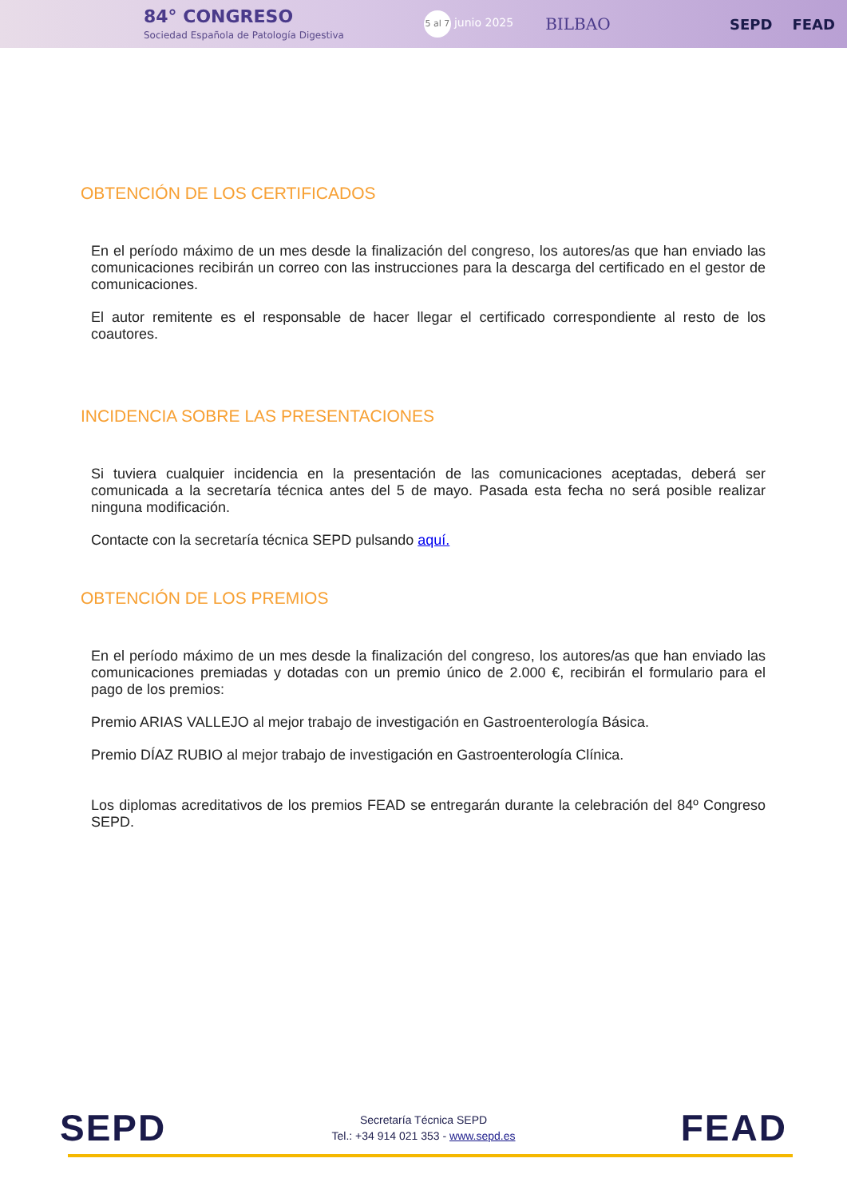84° CONGRESO
Sociedad Española de Patología Digestiva
5 al 7 junio 2025
BILBAO SEPD FEAD
OBTENCIÓN DE LOS CERTIFICADOS
En el período máximo de un mes desde la finalización del congreso, los autores/as que han enviado las comunicaciones recibirán un correo con las instrucciones para la descarga del certificado en el gestor de comunicaciones.
El autor remitente es el responsable de hacer llegar el certificado correspondiente al resto de los coautores.
INCIDENCIA SOBRE LAS PRESENTACIONES
Si tuviera cualquier incidencia en la presentación de las comunicaciones aceptadas, deberá ser comunicada a la secretaría técnica antes del 5 de mayo. Pasada esta fecha no será posible realizar ninguna modificación.
Contacte con la secretaría técnica SEPD pulsando aquí.
OBTENCIÓN DE LOS PREMIOS
En el período máximo de un mes desde la finalización del congreso, los autores/as que han enviado las comunicaciones premiadas y dotadas con un premio único de 2.000 €, recibirán el formulario para el pago de los premios:
Premio ARIAS VALLEJO al mejor trabajo de investigación en Gastroenterología Básica.
Premio DÍAZ RUBIO al mejor trabajo de investigación en Gastroenterología Clínica.
Los diplomas acreditativos de los premios FEAD se entregarán durante la celebración del 84º Congreso SEPD.
SEPD
Secretaría Técnica SEPD
Tel.: +34 914 021 353 - www.sepd.es
FEAD